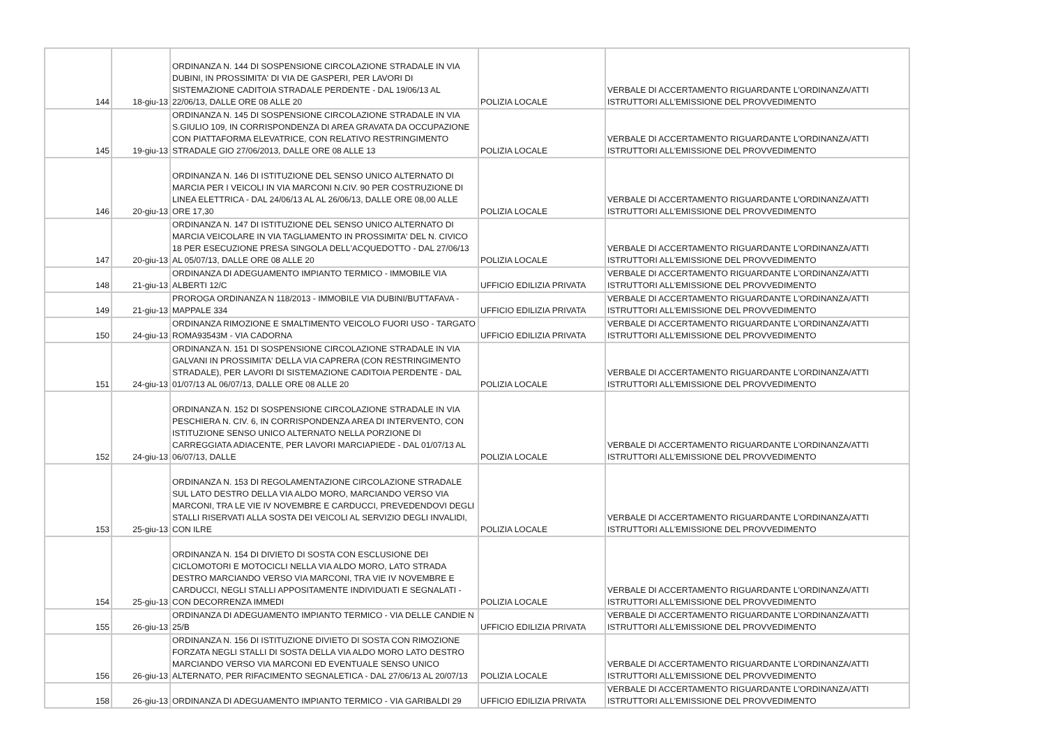| 144 | 18-giu-13 | ORDINANZA N. 144 DI SOSPENSIONE CIRCOLAZIONE STRADALE IN VIA DUBINI, IN PROSSIMITA' DI VIA DE GASPERI, PER LAVORI DI SISTEMAZIONE CADITOIA STRADALE PERDENTE - DAL 19/06/13 AL 22/06/13, DALLE ORE 08 ALLE 20 | POLIZIA LOCALE | VERBALE DI ACCERTAMENTO RIGUARDANTE L'ORDINANZA/ATTI ISTRUTTORI ALL'EMISSIONE DEL PROVVEDIMENTO |
| 145 | 19-giu-13 | ORDINANZA N. 145 DI SOSPENSIONE CIRCOLAZIONE STRADALE IN VIA S.GIULIO 109, IN CORRISPONDENZA DI AREA GRAVATA DA OCCUPAZIONE CON PIATTAFORMA ELEVATRICE, CON RELATIVO RESTRINGIMENTO STRADALE GIO 27/06/2013, DALLE ORE 08 ALLE 13 | POLIZIA LOCALE | VERBALE DI ACCERTAMENTO RIGUARDANTE L'ORDINANZA/ATTI ISTRUTTORI ALL'EMISSIONE DEL PROVVEDIMENTO |
| 146 | 20-giu-13 | ORDINANZA N. 146 DI ISTITUZIONE DEL SENSO UNICO ALTERNATO DI MARCIA PER I VEICOLI IN VIA MARCONI N.CIV. 90 PER COSTRUZIONE DI LINEA ELETTRICA - DAL 24/06/13 AL AL 26/06/13, DALLE ORE 08,00 ALLE ORE 17,30 | POLIZIA LOCALE | VERBALE DI ACCERTAMENTO RIGUARDANTE L'ORDINANZA/ATTI ISTRUTTORI ALL'EMISSIONE DEL PROVVEDIMENTO |
| 147 | 20-giu-13 | ORDINANZA N. 147 DI ISTITUZIONE DEL SENSO UNICO ALTERNATO DI MARCIA VEICOLARE IN VIA TAGLIAMENTO IN PROSSIMITA' DEL N. CIVICO 18 PER ESECUZIONE PRESA SINGOLA DELL'ACQUEDOTTO - DAL 27/06/13 AL 05/07/13, DALLE ORE 08 ALLE 20 | POLIZIA LOCALE | VERBALE DI ACCERTAMENTO RIGUARDANTE L'ORDINANZA/ATTI ISTRUTTORI ALL'EMISSIONE DEL PROVVEDIMENTO |
| 148 | 21-giu-13 | ORDINANZA DI ADEGUAMENTO IMPIANTO TERMICO - IMMOBILE VIA ALBERTI 12/C | UFFICIO EDILIZIA PRIVATA | VERBALE DI ACCERTAMENTO RIGUARDANTE L'ORDINANZA/ATTI ISTRUTTORI ALL'EMISSIONE DEL PROVVEDIMENTO |
| 149 | 21-giu-13 | PROROGA ORDINANZA N 118/2013 - IMMOBILE VIA DUBINI/BUTTAFAVA - MAPPALE 334 | UFFICIO EDILIZIA PRIVATA | VERBALE DI ACCERTAMENTO RIGUARDANTE L'ORDINANZA/ATTI ISTRUTTORI ALL'EMISSIONE DEL PROVVEDIMENTO |
| 150 | 24-giu-13 | ORDINANZA RIMOZIONE E SMALTIMENTO VEICOLO FUORI USO - TARGATO ROMA93543M - VIA CADORNA | UFFICIO EDILIZIA PRIVATA | VERBALE DI ACCERTAMENTO RIGUARDANTE L'ORDINANZA/ATTI ISTRUTTORI ALL'EMISSIONE DEL PROVVEDIMENTO |
| 151 | 24-giu-13 | ORDINANZA N. 151 DI SOSPENSIONE CIRCOLAZIONE STRADALE IN VIA GALVANI IN PROSSIMITA' DELLA VIA CAPRERA (CON RESTRINGIMENTO STRADALE), PER LAVORI DI SISTEMAZIONE CADITOIA PERDENTE - DAL 01/07/13 AL 06/07/13, DALLE ORE 08 ALLE 20 | POLIZIA LOCALE | VERBALE DI ACCERTAMENTO RIGUARDANTE L'ORDINANZA/ATTI ISTRUTTORI ALL'EMISSIONE DEL PROVVEDIMENTO |
| 152 | 24-giu-13 | ORDINANZA N. 152 DI SOSPENSIONE CIRCOLAZIONE STRADALE IN VIA PESCHIERA N. CIV. 6, IN CORRISPONDENZA AREA DI INTERVENTO, CON ISTITUZIONE SENSO UNICO ALTERNATO NELLA PORZIONE DI CARREGGIATA ADIACENTE, PER LAVORI MARCIAPIEDE - DAL 01/07/13 AL 06/07/13, DALLE | POLIZIA LOCALE | VERBALE DI ACCERTAMENTO RIGUARDANTE L'ORDINANZA/ATTI ISTRUTTORI ALL'EMISSIONE DEL PROVVEDIMENTO |
| 153 | 25-giu-13 | ORDINANZA N. 153 DI REGOLAMENTAZIONE CIRCOLAZIONE STRADALE SUL LATO DESTRO DELLA VIA ALDO MORO, MARCIANDO VERSO VIA MARCONI, TRA LE VIE IV NOVEMBRE E CARDUCCI, PREVEDENDOVI DEGLI STALLI RISERVATI ALLA SOSTA DEI VEICOLI AL SERVIZIO DEGLI INVALIDI, CON ILRE | POLIZIA LOCALE | VERBALE DI ACCERTAMENTO RIGUARDANTE L'ORDINANZA/ATTI ISTRUTTORI ALL'EMISSIONE DEL PROVVEDIMENTO |
| 154 | 25-giu-13 | ORDINANZA N. 154 DI DIVIETO DI SOSTA CON ESCLUSIONE DEI CICLOMOTORI E MOTOCICLI NELLA VIA ALDO MORO, LATO STRADA DESTRO MARCIANDO VERSO VIA MARCONI, TRA VIE IV NOVEMBRE E CARDUCCI, NEGLI STALLI APPOSITAMENTE INDIVIDUATI E SEGNALATI - CON DECORRENZA IMMEDI | POLIZIA LOCALE | VERBALE DI ACCERTAMENTO RIGUARDANTE L'ORDINANZA/ATTI ISTRUTTORI ALL'EMISSIONE DEL PROVVEDIMENTO |
| 155 | 26-giu-13 | ORDINANZA DI ADEGUAMENTO IMPIANTO TERMICO - VIA DELLE CANDIE N 25/B | UFFICIO EDILIZIA PRIVATA | VERBALE DI ACCERTAMENTO RIGUARDANTE L'ORDINANZA/ATTI ISTRUTTORI ALL'EMISSIONE DEL PROVVEDIMENTO |
| 156 | 26-giu-13 | ORDINANZA N. 156 DI ISTITUZIONE DIVIETO DI SOSTA CON RIMOZIONE FORZATA NEGLI STALLI DI SOSTA DELLA VIA ALDO MORO LATO DESTRO MARCIANDO VERSO VIA MARCONI ED EVENTUALE SENSO UNICO ALTERNATO, PER RIFACIMENTO SEGNALETICA - DAL 27/06/13 AL 20/07/13 | POLIZIA LOCALE | VERBALE DI ACCERTAMENTO RIGUARDANTE L'ORDINANZA/ATTI ISTRUTTORI ALL'EMISSIONE DEL PROVVEDIMENTO |
| 158 | 26-giu-13 | ORDINANZA DI ADEGUAMENTO IMPIANTO TERMICO - VIA GARIBALDI 29 | UFFICIO EDILIZIA PRIVATA | VERBALE DI ACCERTAMENTO RIGUARDANTE L'ORDINANZA/ATTI ISTRUTTORI ALL'EMISSIONE DEL PROVVEDIMENTO |